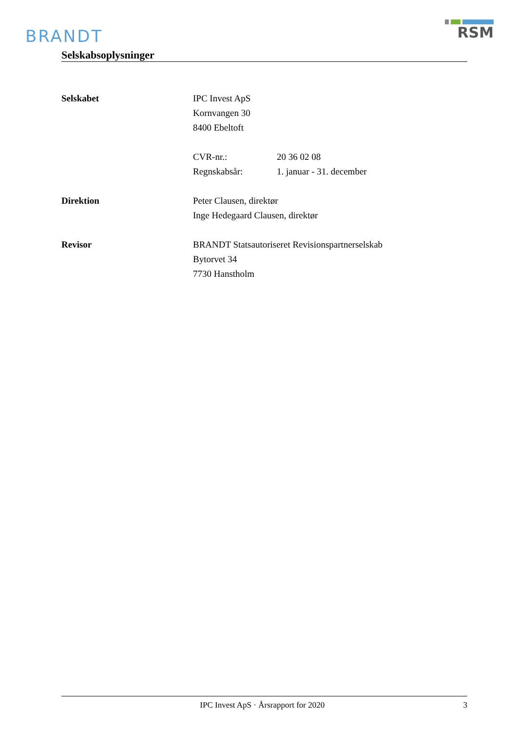BRANDT
RSM
Selskabsoplysninger
Selskabet IPC Invest ApS
Kornvangen 30
8400 Ebeltoft
CVR-nr.: 20 36 02 08
Regnskabsår: 1. januar - 31. december
Direktion Peter Clausen, direktør
Inge Hedegaard Clausen, direktør
Revisor BRANDT Statsautoriseret Revisionspartnerselskab
Bytorvet 34
7730 Hanstholm
IPC Invest ApS · Årsrapport for 2020
3